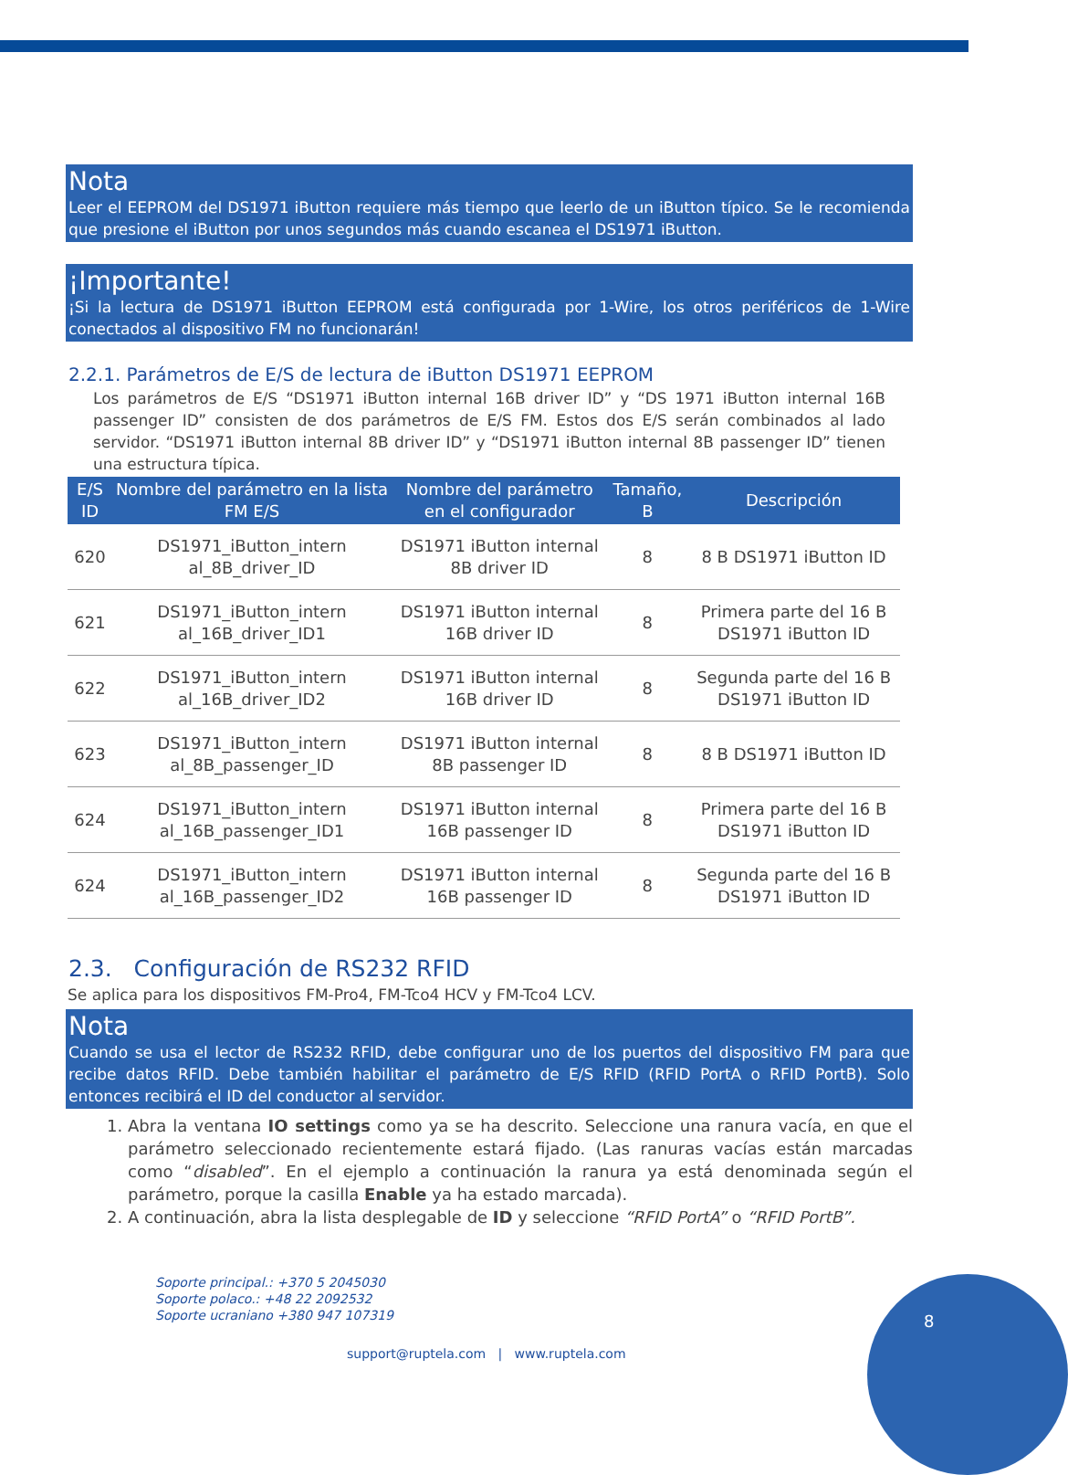Nota
Leer el EEPROM del DS1971 iButton requiere más tiempo que leerlo de un iButton típico. Se le recomienda que presione el iButton por unos segundos más cuando escanea el DS1971 iButton.
¡Importante!
¡Si la lectura de DS1971 iButton EEPROM está configurada por 1-Wire, los otros periféricos de 1-Wire conectados al dispositivo FM no funcionarán!
2.2.1. Parámetros de E/S de lectura de iButton DS1971 EEPROM
Los parámetros de E/S “DS1971 iButton internal 16B driver ID” y “DS 1971 iButton internal 16B passenger ID” consisten de dos parámetros de E/S FM. Estos dos E/S serán combinados al lado servidor. “DS1971 iButton internal 8B driver ID” y “DS1971 iButton internal 8B passenger ID” tienen una estructura típica.
| E/S ID | Nombre del parámetro en la lista FM E/S | Nombre del parámetro en el configurador | Tamaño, B | Descripción |
| --- | --- | --- | --- | --- |
| 620 | DS1971_iButton_intern al_8B_driver_ID | DS1971 iButton internal 8B driver ID | 8 | 8 B DS1971 iButton ID |
| 621 | DS1971_iButton_intern al_16B_driver_ID1 | DS1971 iButton internal 16B driver ID | 8 | Primera parte del 16 B DS1971 iButton ID |
| 622 | DS1971_iButton_intern al_16B_driver_ID2 | DS1971 iButton internal 16B driver ID | 8 | Segunda parte del 16 B DS1971 iButton ID |
| 623 | DS1971_iButton_intern al_8B_passenger_ID | DS1971 iButton internal 8B passenger ID | 8 | 8 B DS1971 iButton ID |
| 624 | DS1971_iButton_intern al_16B_passenger_ID1 | DS1971 iButton internal 16B passenger ID | 8 | Primera parte del 16 B DS1971 iButton ID |
| 624 | DS1971_iButton_intern al_16B_passenger_ID2 | DS1971 iButton internal 16B passenger ID | 8 | Segunda parte del 16 B DS1971 iButton ID |
2.3. Configuración de RS232 RFID
Se aplica para los dispositivos FM-Pro4, FM-Tco4 HCV y FM-Tco4 LCV.
Nota
Cuando se usa el lector de RS232 RFID, debe configurar uno de los puertos del dispositivo FM para que recibe datos RFID. Debe también habilitar el parámetro de E/S RFID (RFID PortA o RFID PortB). Solo entonces recibirá el ID del conductor al servidor.
1. Abra la ventana IO settings como ya se ha descrito. Seleccione una ranura vacía, en que el parámetro seleccionado recientemente estará fijado. (Las ranuras vacías están marcadas como “disabled”. En el ejemplo a continuación la ranura ya está denominada según el parámetro, porque la casilla Enable ya ha estado marcada).
2. A continuación, abra la lista desplegable de ID y seleccione “RFID PortA” o “RFID PortB”.
Soporte principal.: +370 5 2045030
Soporte polaco.: +48 22 2092532
Soporte ucraniano +380 947 107319
support@ruptela.com | www.ruptela.com
8